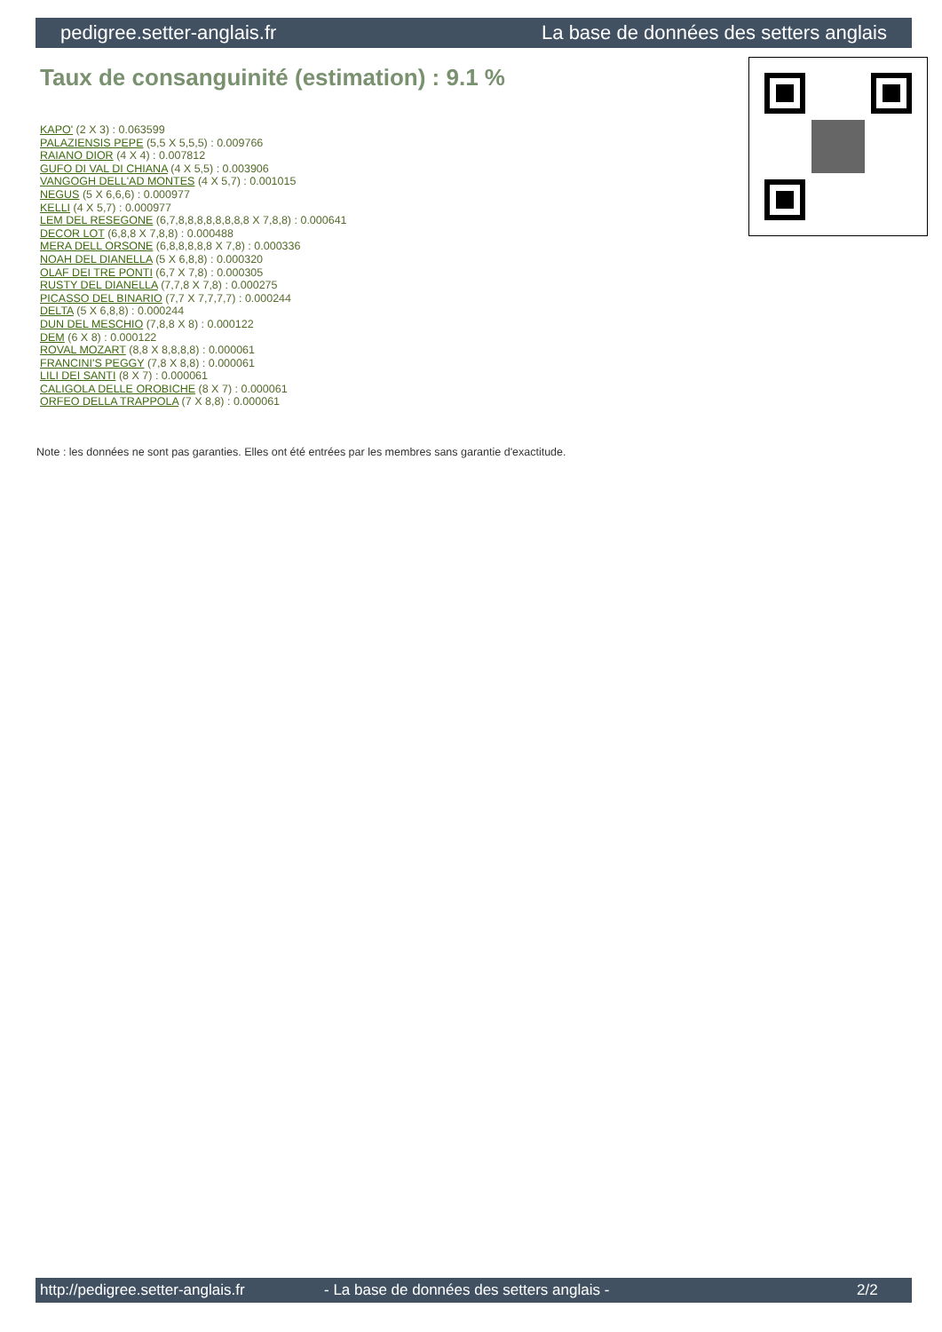pedigree.setter-anglais.fr La base de données des setters anglais
Taux de consanguinité (estimation) : 9.1 %
KAPO' (2 X 3) : 0.063599
PALAZIENSIS PEPE (5,5 X 5,5,5) : 0.009766
RAIANO DIOR (4 X 4) : 0.007812
GUFO DI VAL DI CHIANA (4 X 5,5) : 0.003906
VANGOGH DELL'AD MONTES (4 X 5,7) : 0.001015
NEGUS (5 X 6,6,6) : 0.000977
KELLI (4 X 5,7) : 0.000977
LEM DEL RESEGONE (6,7,8,8,8,8,8,8,8,8 X 7,8,8) : 0.000641
DECOR LOT (6,8,8 X 7,8,8) : 0.000488
MERA DELL ORSONE (6,8,8,8,8,8 X 7,8) : 0.000336
NOAH DEL DIANELLA (5 X 6,8,8) : 0.000320
OLAF DEI TRE PONTI (6,7 X 7,8) : 0.000305
RUSTY DEL DIANELLA (7,7,8 X 7,8) : 0.000275
PICASSO DEL BINARIO (7,7 X 7,7,7,7) : 0.000244
DELTA (5 X 6,8,8) : 0.000244
DUN DEL MESCHIO (7,8,8 X 8) : 0.000122
DEM (6 X 8) : 0.000122
ROVAL MOZART (8,8 X 8,8,8,8) : 0.000061
FRANCINI'S PEGGY (7,8 X 8,8) : 0.000061
LILI DEI SANTI (8 X 7) : 0.000061
CALIGOLA DELLE OROBICHE (8 X 7) : 0.000061
ORFEO DELLA TRAPPOLA (7 X 8,8) : 0.000061
Note : les données ne sont pas garanties. Elles ont été entrées par les membres sans garantie d'exactitude.
http://pedigree.setter-anglais.fr - La base de données des setters anglais - 2/2